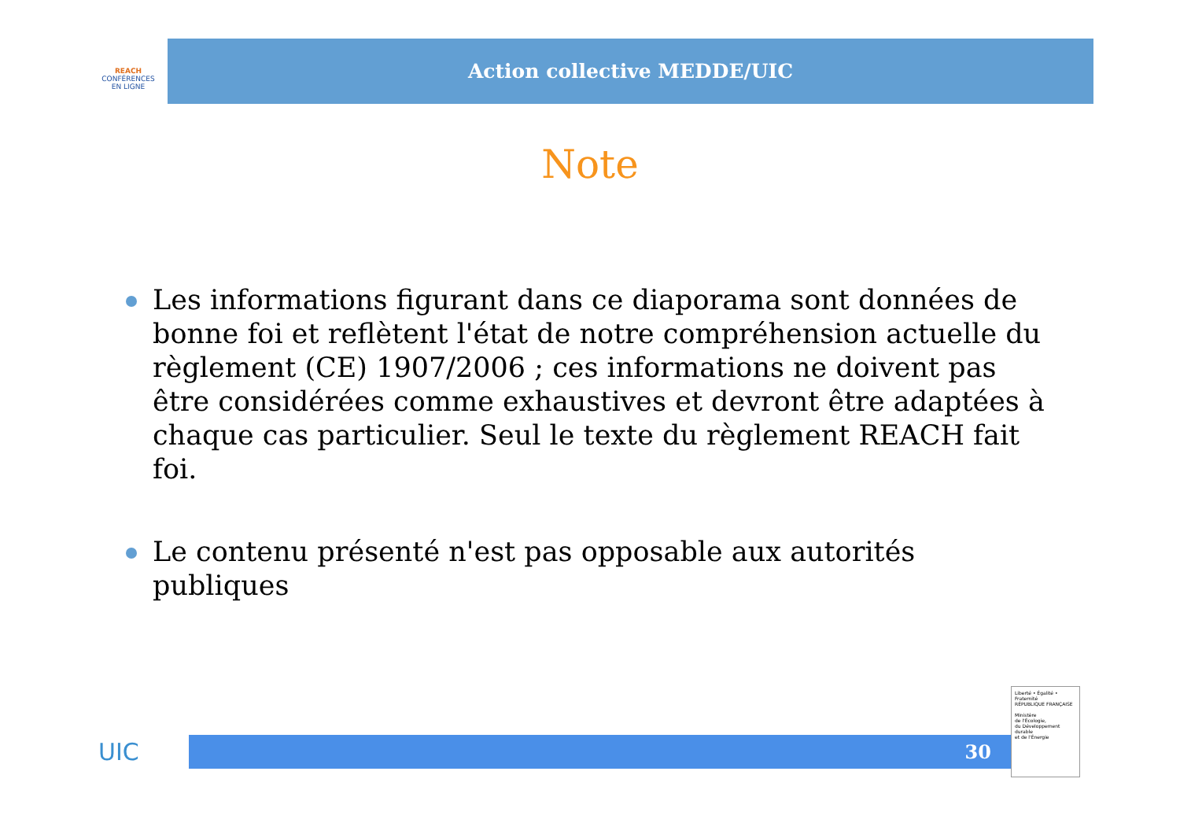REACH
CONFÉRENCES
EN LIGNE
Action collective MEDDE/UIC
Note
Les informations figurant dans ce diaporama sont données de bonne foi et reflètent l'état de notre compréhension actuelle du règlement (CE) 1907/2006 ; ces informations ne doivent pas être considérées comme exhaustives et devront être adaptées à chaque cas particulier. Seul le texte du règlement REACH fait foi.
Le contenu présenté n'est pas opposable aux autorités publiques
UIC
30
Liberté • Égalité • Fraternité
RÉPUBLIQUE FRANÇAISE
Ministère
de l'Écologie,
du Développement
durable
et de l'Énergie